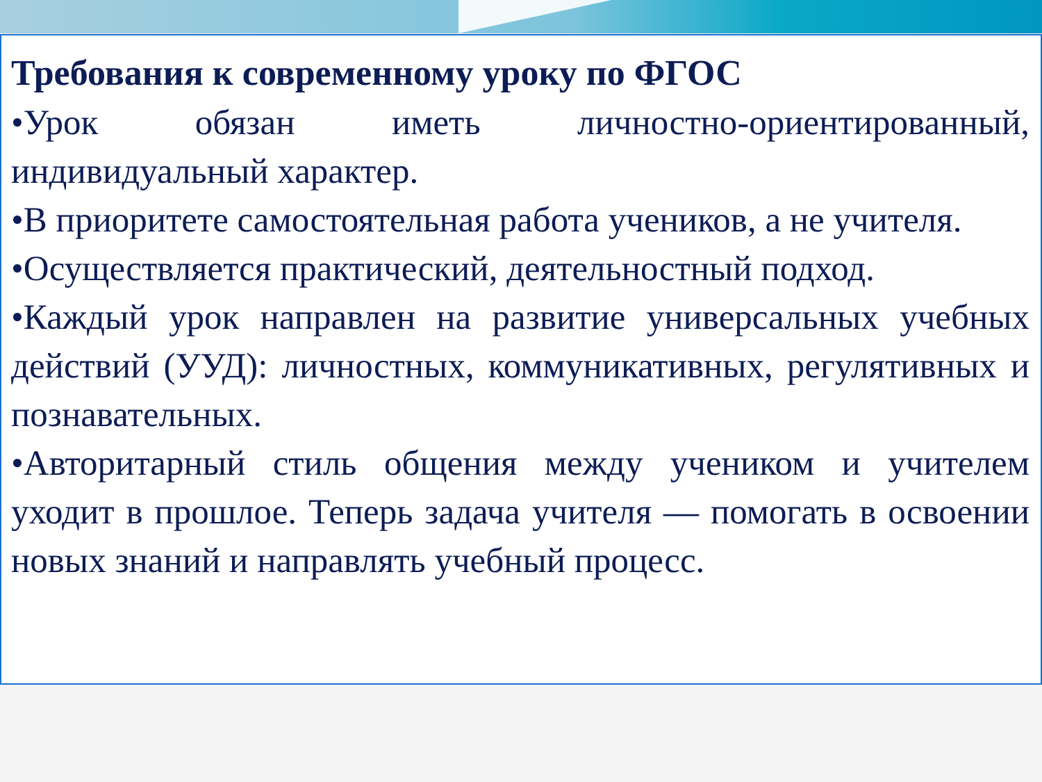Требования к современному уроку по ФГОС
•Урок обязан иметь личностно-ориентированный, индивидуальный характер.
•В приоритете самостоятельная работа учеников, а не учителя.
•Осуществляется практический, деятельностный подход.
•Каждый урок направлен на развитие универсальных учебных действий (УУД): личностных, коммуникативных, регулятивных и познавательных.
•Авторитарный стиль общения между учеником и учителем уходит в прошлое. Теперь задача учителя — помогать в освоении новых знаний и направлять учебный процесс.